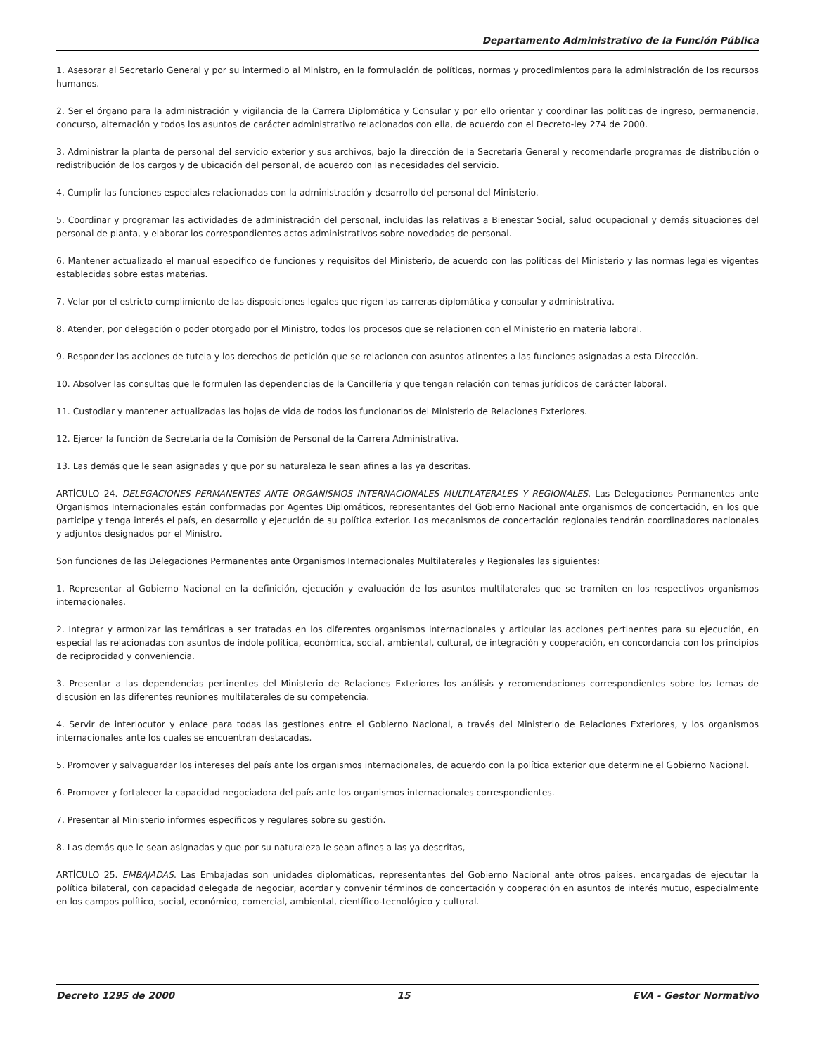Departamento Administrativo de la Función Pública
1. Asesorar al Secretario General y por su intermedio al Ministro, en la formulación de políticas, normas y procedimientos para la administración de los recursos humanos.
2. Ser el órgano para la administración y vigilancia de la Carrera Diplomática y Consular y por ello orientar y coordinar las políticas de ingreso, permanencia, concurso, alternación y todos los asuntos de carácter administrativo relacionados con ella, de acuerdo con el Decreto-ley 274 de 2000.
3. Administrar la planta de personal del servicio exterior y sus archivos, bajo la dirección de la Secretaría General y recomendarle programas de distribución o redistribución de los cargos y de ubicación del personal, de acuerdo con las necesidades del servicio.
4. Cumplir las funciones especiales relacionadas con la administración y desarrollo del personal del Ministerio.
5. Coordinar y programar las actividades de administración del personal, incluidas las relativas a Bienestar Social, salud ocupacional y demás situaciones del personal de planta, y elaborar los correspondientes actos administrativos sobre novedades de personal.
6. Mantener actualizado el manual específico de funciones y requisitos del Ministerio, de acuerdo con las políticas del Ministerio y las normas legales vigentes establecidas sobre estas materias.
7. Velar por el estricto cumplimiento de las disposiciones legales que rigen las carreras diplomática y consular y administrativa.
8. Atender, por delegación o poder otorgado por el Ministro, todos los procesos que se relacionen con el Ministerio en materia laboral.
9. Responder las acciones de tutela y los derechos de petición que se relacionen con asuntos atinentes a las funciones asignadas a esta Dirección.
10. Absolver las consultas que le formulen las dependencias de la Cancillería y que tengan relación con temas jurídicos de carácter laboral.
11. Custodiar y mantener actualizadas las hojas de vida de todos los funcionarios del Ministerio de Relaciones Exteriores.
12. Ejercer la función de Secretaría de la Comisión de Personal de la Carrera Administrativa.
13. Las demás que le sean asignadas y que por su naturaleza le sean afines a las ya descritas.
ARTÍCULO 24. DELEGACIONES PERMANENTES ANTE ORGANISMOS INTERNACIONALES MULTILATERALES Y REGIONALES. Las Delegaciones Permanentes ante Organismos Internacionales están conformadas por Agentes Diplomáticos, representantes del Gobierno Nacional ante organismos de concertación, en los que participe y tenga interés el país, en desarrollo y ejecución de su política exterior. Los mecanismos de concertación regionales tendrán coordinadores nacionales y adjuntos designados por el Ministro.
Son funciones de las Delegaciones Permanentes ante Organismos Internacionales Multilaterales y Regionales las siguientes:
1. Representar al Gobierno Nacional en la definición, ejecución y evaluación de los asuntos multilaterales que se tramiten en los respectivos organismos internacionales.
2. Integrar y armonizar las temáticas a ser tratadas en los diferentes organismos internacionales y articular las acciones pertinentes para su ejecución, en especial las relacionadas con asuntos de índole política, económica, social, ambiental, cultural, de integración y cooperación, en concordancia con los principios de reciprocidad y conveniencia.
3. Presentar a las dependencias pertinentes del Ministerio de Relaciones Exteriores los análisis y recomendaciones correspondientes sobre los temas de discusión en las diferentes reuniones multilaterales de su competencia.
4. Servir de interlocutor y enlace para todas las gestiones entre el Gobierno Nacional, a través del Ministerio de Relaciones Exteriores, y los organismos internacionales ante los cuales se encuentran destacadas.
5. Promover y salvaguardar los intereses del país ante los organismos internacionales, de acuerdo con la política exterior que determine el Gobierno Nacional.
6. Promover y fortalecer la capacidad negociadora del país ante los organismos internacionales correspondientes.
7. Presentar al Ministerio informes específicos y regulares sobre su gestión.
8. Las demás que le sean asignadas y que por su naturaleza le sean afines a las ya descritas,
ARTÍCULO 25. EMBAJADAS. Las Embajadas son unidades diplomáticas, representantes del Gobierno Nacional ante otros países, encargadas de ejecutar la política bilateral, con capacidad delegada de negociar, acordar y convenir términos de concertación y cooperación en asuntos de interés mutuo, especialmente en los campos político, social, económico, comercial, ambiental, científico-tecnológico y cultural.
Decreto 1295 de 2000 15 EVA - Gestor Normativo